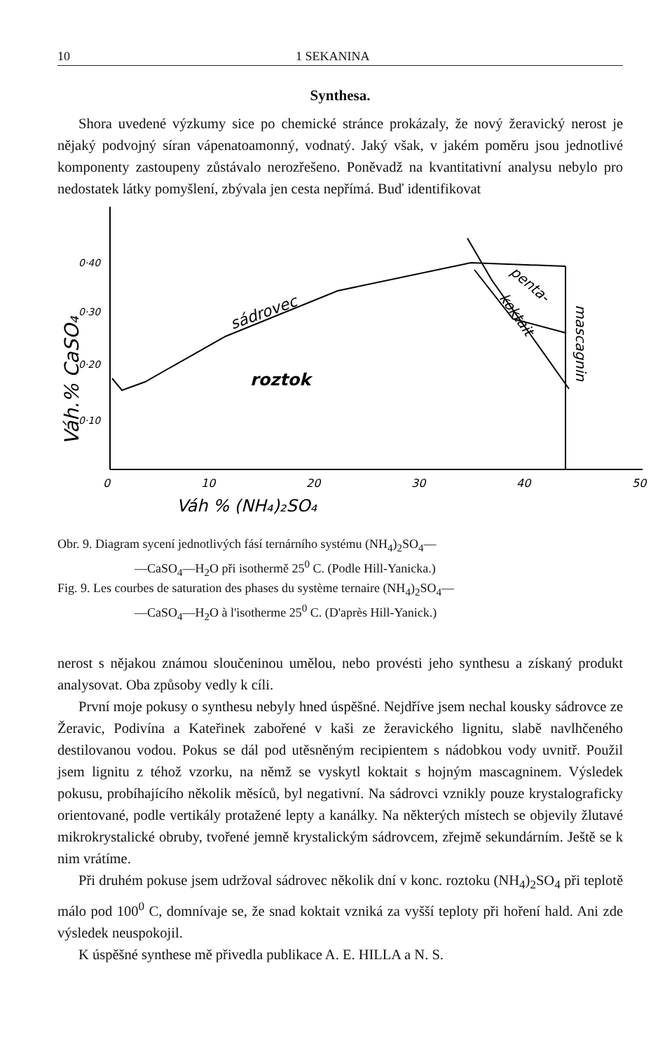10 1 SEKANINA
Synthesa.
Shora uvedené výzkumy sice po chemické stránce prokázaly, že nový žeravický nerost je nějaký podvojný síran vápenatoamonný, vodnatý. Jaký však, v jakém poměru jsou jednotlivé komponenty zastoupeny zůstávalo nerozřešeno. Poněvadž na kvantitativní analysu nebylo pro nedostatek látky pomyšlení, zbývala jen cesta nepřímá. Buď identifikovat
0·40
0·30
0·20
0·10
Váh.% CaSO₄
0
10
20
30
40
50
Váh % (NH₄)₂SO₄
sádrovec
roztok
penta-
koktait
mascagnin
Obr. 9. Diagram sycení jednotlivých fásí ternárního systému (NH<sub>4</sub>)<sub>2</sub>SO<sub>4</sub>—
—CaSO<sub>4</sub>—H<sub>2</sub>O při isothermě 25<sup>0</sup> C. (Podle Hill-Yanicka.)
Fig. 9. Les courbes de saturation des phases du système ternaire (NH<sub>4</sub>)<sub>2</sub>SO<sub>4</sub>—
—CaSO<sub>4</sub>—H<sub>2</sub>O à l'isotherme 25<sup>0</sup> C. (D'après Hill-Yanick.)
nerost s nějakou známou sloučeninou umělou, nebo provésti jeho synthesu a získaný produkt analysovat. Oba způsoby vedly k cíli.
První moje pokusy o synthesu nebyly hned úspěšné. Nejdříve jsem nechal kousky sádrovce ze Žeravic, Podivína a Kateřinek zabořené v kaši ze žeravického lignitu, slabě navlhčeného destilovanou vodou. Pokus se dál pod utěsněným recipientem s nádobkou vody uvnitř. Použil jsem lignitu z téhož vzorku, na němž se vyskytl koktait s hojným mascagninem. Výsledek pokusu, probíhajícího několik měsíců, byl negativní. Na sádrovci vznikly pouze krystalograficky orientované, podle vertikály protažené lepty a kanálky. Na některých místech se objevily žlutavé mikrokrystalické obruby, tvořené jemně krystalickým sádrovcem, zřejmě sekundárním. Ještě se k nim vrátíme.
Při druhém pokuse jsem udržoval sádrovec několik dní v konc. roztoku (NH<sub>4</sub>)<sub>2</sub>SO<sub>4</sub> při teplotě málo pod 100<sup>0</sup> C, domnívaje se, že snad koktait vzniká za vyšší teploty při hoření hald. Ani zde výsledek neuspokojil.
K úspěšné synthese mě přivedla publikace A. E. HILLA a N. S.